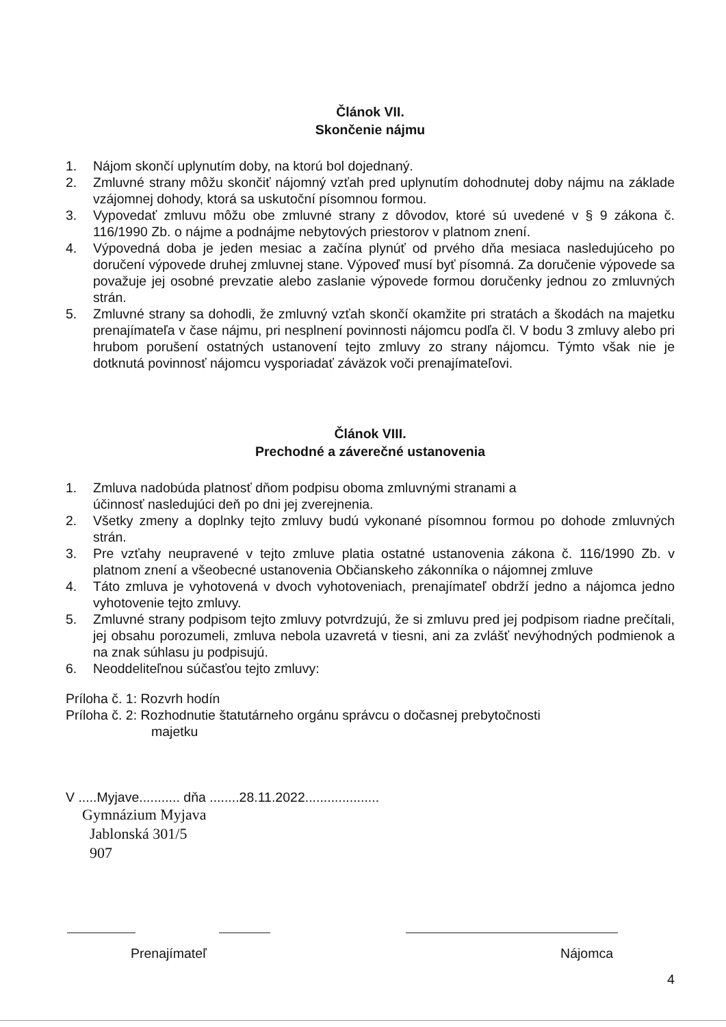Článok VII.
Skončenie nájmu
1. Nájom skončí uplynutím doby, na ktorú bol dojednaný.
2. Zmluvné strany môžu skončiť nájomný vzťah pred uplynutím dohodnutej doby nájmu na základe vzájomnej dohody, ktorá sa uskutoční písomnou formou.
3. Vypovedať zmluvu môžu obe zmluvné strany z dôvodov, ktoré sú uvedené v § 9 zákona č. 116/1990 Zb. o nájme a podnájme nebytových priestorov v platnom znení.
4. Výpovedná doba je jeden mesiac a začína plynúť od prvého dňa mesiaca nasledujúceho po doručení výpovede druhej zmluvnej stane. Výpoveď musí byť písomná. Za doručenie výpovede sa považuje jej osobné prevzatie alebo zaslanie výpovede formou doručenky jednou zo zmluvných strán.
5. Zmluvné strany sa dohodli, že zmluvný vzťah skončí okamžite pri stratách a škodách na majetku prenajímateľa v čase nájmu, pri nesplnení povinnosti nájomcu podľa čl. V bodu 3 zmluvy alebo pri hrubom porušení ostatných ustanovení tejto zmluvy zo strany nájomcu. Týmto však nie je dotknutá povinnosť nájomcu vysporiadať záväzok voči prenajímateľovi.
Článok VIII.
Prechodné a záverečné ustanovenia
1. Zmluva nadobúda platnosť dňom podpisu oboma zmluvnými stranami a
účinnosť nasledujúci deň po dni jej zverejnenia.
2. Všetky zmeny a doplnky tejto zmluvy budú vykonané písomnou formou po dohode zmluvných strán.
3. Pre vzťahy neupravené v tejto zmluve platia ostatné ustanovenia zákona č. 116/1990 Zb. v platnom znení a všeobecné ustanovenia Občianskeho zákonníka o nájomnej zmluve
4. Táto zmluva je vyhotovená v dvoch vyhotoveniach, prenajímateľ obdrží jedno a nájomca jedno vyhotovenie tejto zmluvy.
5. Zmluvné strany podpisom tejto zmluvy potvrdzujú, že si zmluvu pred jej podpisom riadne prečítali, jej obsahu porozumeli, zmluva nebola uzavretá v tiesni, ani za zvlášť nevýhodných podmienok a na znak súhlasu ju podpisujú.
6. Neoddeliteľnou súčasťou tejto zmluvy:
Príloha č. 1: Rozvrh hodín
Príloha č. 2: Rozhodnutie štatutárneho orgánu správcu o dočasnej prebytočnosti
majetku
V .....Myjave........... dňa ........28.11.2022....................
Gymnázium Myjava
Jablonská 301/5
907
Prenajímateľ Nájomca
4